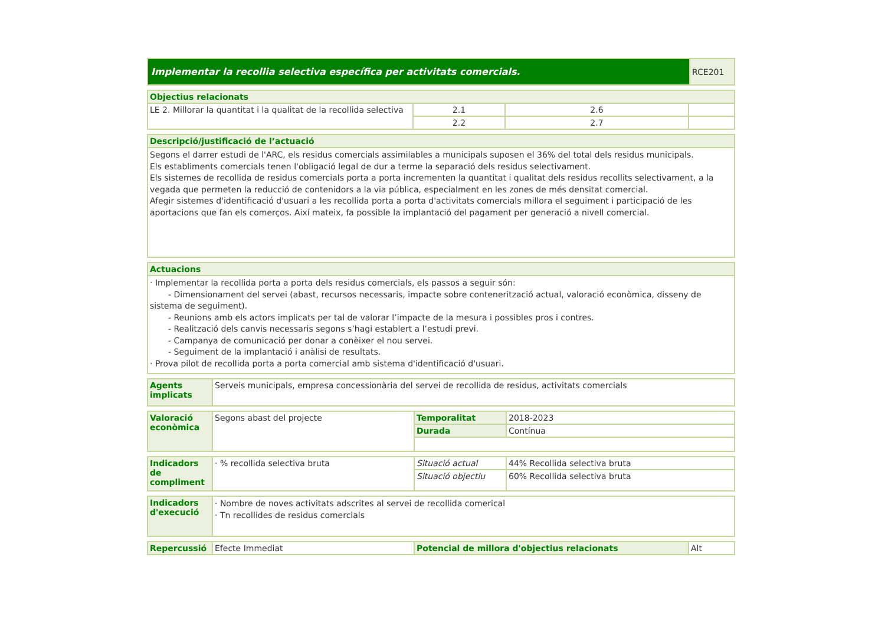| Implementar la recollia selectiva específica per activitats comercials. | RCE201 |
| Objectius relacionats | | | |
| --- | --- | --- | --- |
| LE 2. Millorar la quantitat i la qualitat de la recollida selectiva | 2.1 | 2.6 | |
| | 2.2 | 2.7 | |
| Descripció/justificació de l’actuació |
| --- |
| Segons el darrer estudi de l'ARC, els residus comercials assimilables a municipals suposen el 36% del total dels residus municipals. Els establiments comercials tenen l'obligació legal de dur a terme la separació dels residus selectivament. Els sistemes de recollida de residus comercials porta a porta incrementen la quantitat i qualitat dels residus recollits selectivament, a la vegada que permeten la reducció de contenidors a la via pública, especialment en les zones de més densitat comercial. Afegir sistemes d'identificació d'usuari a les recollida porta a porta d'activitats comercials millora el seguiment i participació de les aportacions que fan els comerços. Així mateix, fa possible la implantació del pagament per generació a nivell comercial. |
| Actuacions |
| --- |
| · Implementar la recollida porta a porta dels residus comercials, els passos a seguir són: - Dimensionament del servei (abast, recursos necessaris, impacte sobre contenerització actual, valoració econòmica, disseny de sistema de seguiment). - Reunions amb els actors implicats per tal de valorar l’impacte de la mesura i possibles pros i contres. - Realització dels canvis necessaris segons s’hagi establert a l’estudi previ. - Campanya de comunicació per donar a conèixer el nou servei. - Seguiment de la implantació i anàlisi de resultats. · Prova pilot de recollida porta a porta comercial amb sistema d'identificació d'usuari. |
| Agents implicats | Serveis municipals, empresa concessionària del servei de recollida de residus, activitats comercials |
| Valoració econòmica | Segons abast del projecte | Temporalitat | 2018-2023 |
| | | Durada | Contínua |
| Indicadors de compliment | · % recollida selectiva bruta | Situació actual | 44% Recollida selectiva bruta |
| | | Situació objectiu | 60% Recollida selectiva bruta |
| Indicadors d'execució | · Nombre de noves activitats adscrites al servei de recollida comerical · Tn recollides de residus comercials |
| Repercussió | Efecte Immediat | Potencial de millora d'objectius relacionats | Alt |